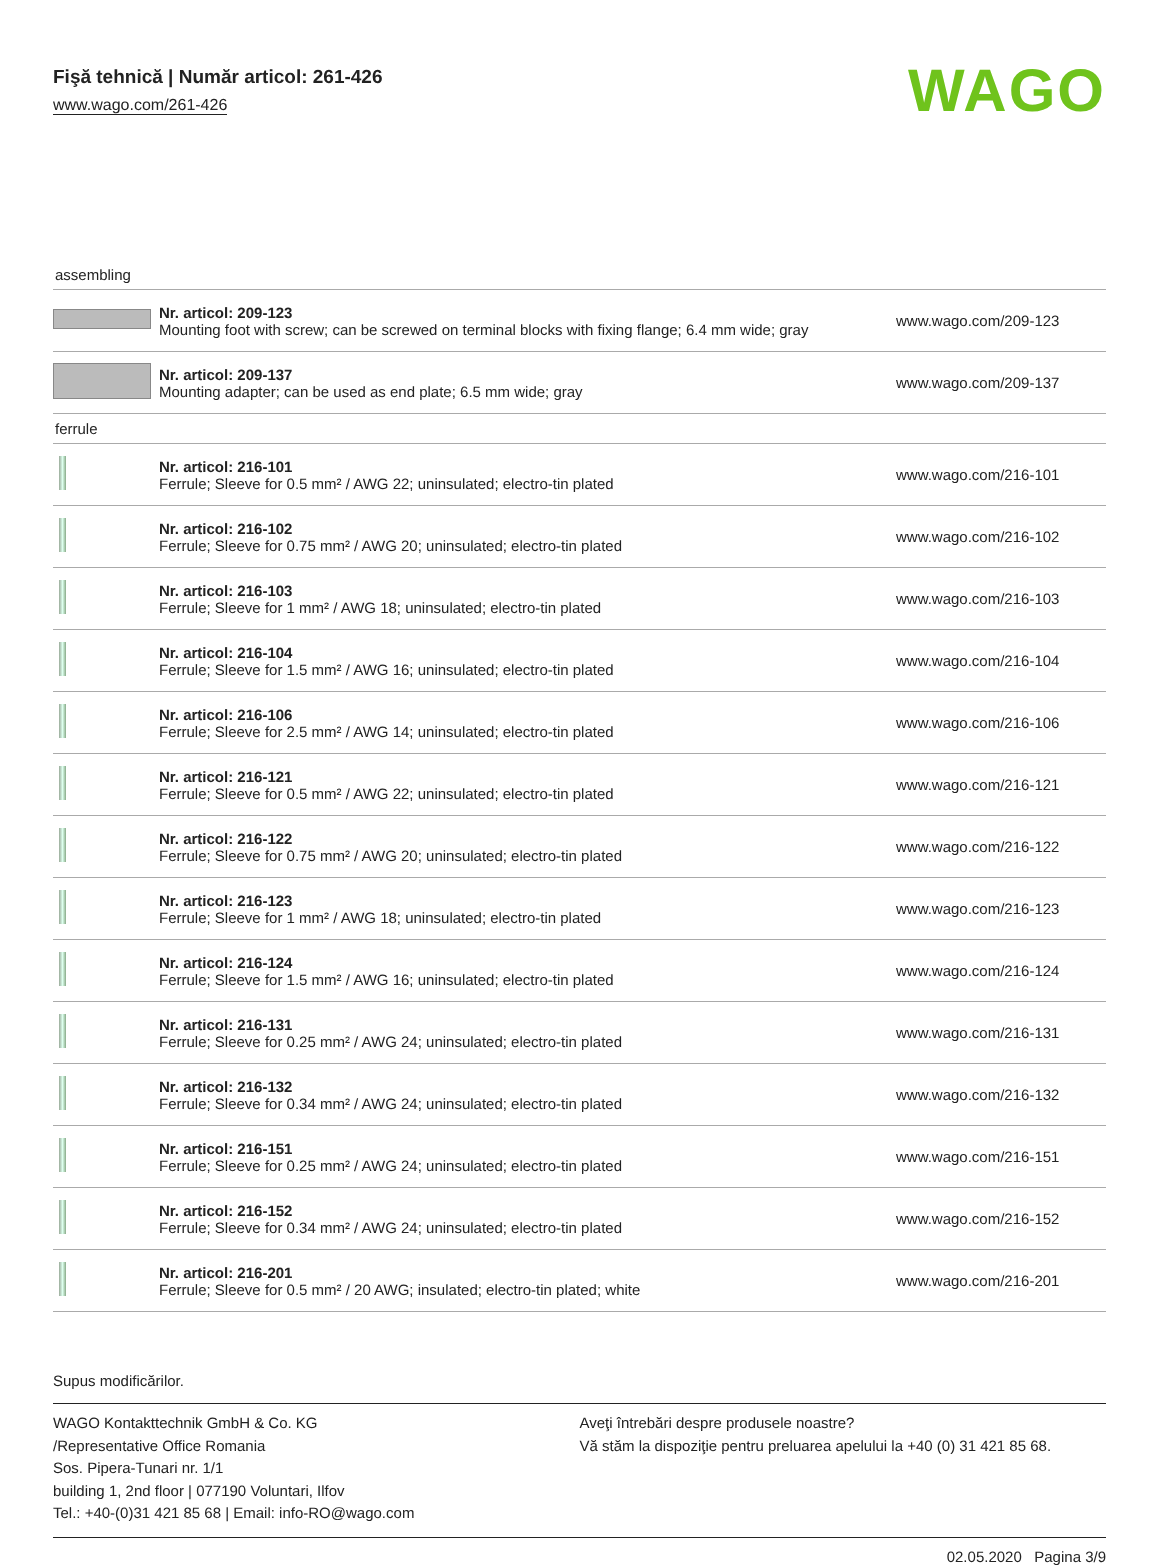Fişă tehnică | Număr articol: 261-426
www.wago.com/261-426
WAGO
assembling
| | Nr. articol: 209-123 Mounting foot with screw; can be screwed on terminal blocks with fixing flange; 6.4 mm wide; gray | www.wago.com/209-123 |
| | Nr. articol: 209-137 Mounting adapter; can be used as end plate; 6.5 mm wide; gray | www.wago.com/209-137 |
ferrule
| | Nr. articol: 216-101 Ferrule; Sleeve for 0.5 mm² / AWG 22; uninsulated; electro-tin plated | www.wago.com/216-101 |
| | Nr. articol: 216-102 Ferrule; Sleeve for 0.75 mm² / AWG 20; uninsulated; electro-tin plated | www.wago.com/216-102 |
| | Nr. articol: 216-103 Ferrule; Sleeve for 1 mm² / AWG 18; uninsulated; electro-tin plated | www.wago.com/216-103 |
| | Nr. articol: 216-104 Ferrule; Sleeve for 1.5 mm² / AWG 16; uninsulated; electro-tin plated | www.wago.com/216-104 |
| | Nr. articol: 216-106 Ferrule; Sleeve for 2.5 mm² / AWG 14; uninsulated; electro-tin plated | www.wago.com/216-106 |
| | Nr. articol: 216-121 Ferrule; Sleeve for 0.5 mm² / AWG 22; uninsulated; electro-tin plated | www.wago.com/216-121 |
| | Nr. articol: 216-122 Ferrule; Sleeve for 0.75 mm² / AWG 20; uninsulated; electro-tin plated | www.wago.com/216-122 |
| | Nr. articol: 216-123 Ferrule; Sleeve for 1 mm² / AWG 18; uninsulated; electro-tin plated | www.wago.com/216-123 |
| | Nr. articol: 216-124 Ferrule; Sleeve for 1.5 mm² / AWG 16; uninsulated; electro-tin plated | www.wago.com/216-124 |
| | Nr. articol: 216-131 Ferrule; Sleeve for 0.25 mm² / AWG 24; uninsulated; electro-tin plated | www.wago.com/216-131 |
| | Nr. articol: 216-132 Ferrule; Sleeve for 0.34 mm² / AWG 24; uninsulated; electro-tin plated | www.wago.com/216-132 |
| | Nr. articol: 216-151 Ferrule; Sleeve for 0.25 mm² / AWG 24; uninsulated; electro-tin plated | www.wago.com/216-151 |
| | Nr. articol: 216-152 Ferrule; Sleeve for 0.34 mm² / AWG 24; uninsulated; electro-tin plated | www.wago.com/216-152 |
| | Nr. articol: 216-201 Ferrule; Sleeve for 0.5 mm² / 20 AWG; insulated; electro-tin plated; white | www.wago.com/216-201 |
Supus modificărilor.
WAGO Kontakttechnik GmbH & Co. KG
/Representative Office Romania
Sos. Pipera-Tunari nr. 1/1
building 1, 2nd floor | 077190 Voluntari, Ilfov
Tel.: +40-(0)31 421 85 68 | Email: info-RO@wago.com
Aveţi întrebări despre produsele noastre?
Vă stăm la dispoziţie pentru preluarea apelului la +40 (0) 31 421 85 68.
02.05.2020 Pagina 3/9